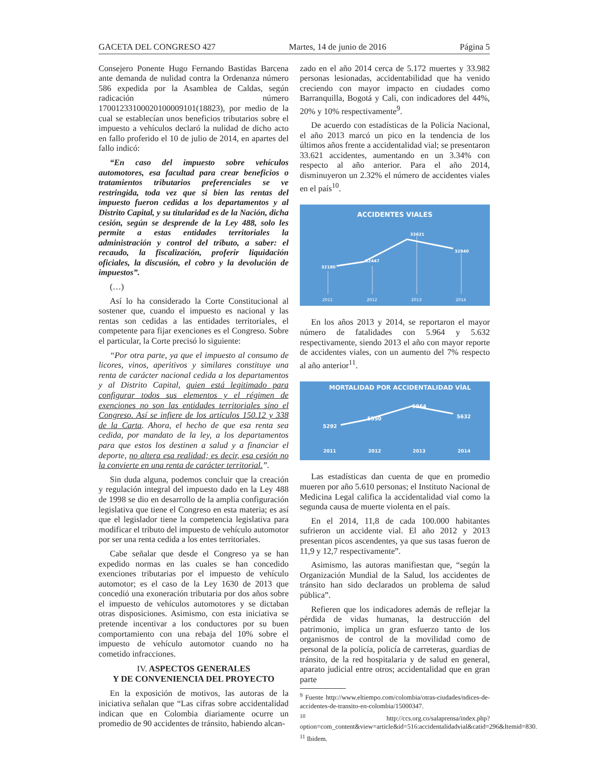GACETA DEL CONGRESO 427 Martes, 14 de junio de 2016 Página 5
Consejero Ponente Hugo Fernando Bastidas Barcena ante demanda de nulidad contra la Ordenanza número 586 expedida por la Asamblea de Caldas, según radicación número 17001233100020100009101(18823), por medio de la cual se establecían unos beneficios tributarios sobre el impuesto a vehículos declaró la nulidad de dicho acto en fallo proferido el 10 de julio de 2014, en apartes del fallo indicó:
“En caso del impuesto sobre vehículos automotores, esa facultad para crear beneficios o tratamientos tributarios preferenciales se ve restringida, toda vez que si bien las rentas del impuesto fueron cedidas a los departamentos y al Distrito Capital, y su titularidad es de la Nación, dicha cesión, según se desprende de la Ley 488, solo les permite a estas entidades territoriales la administración y control del tributo, a saber: el recaudo, la fiscalización, proferir liquidación oficiales, la discusión, el cobro y la devolución de impuestos”.
(…)
Así lo ha considerado la Corte Constitucional al sostener que, cuando el impuesto es nacional y las rentas son cedidas a las entidades territoriales, el competente para fijar exenciones es el Congreso. Sobre el particular, la Corte precisó lo siguiente:
“Por otra parte, ya que el impuesto al consumo de licores, vinos, aperitivos y similares constituye una renta de carácter nacional cedida a los departamentos y al Distrito Capital, quien está legitimado para configurar todos sus elementos y el régimen de exenciones no son las entidades territoriales sino el Congreso. Así se infiere de los artículos 150.12 y 338 de la Carta. Ahora, el hecho de que esa renta sea cedida, por mandato de la ley, a los departamentos para que estos los destinen a salud y a financiar el deporte, no altera esa realidad; es decir, esa cesión no la convierte en una renta de carácter territorial.”.
Sin duda alguna, podemos concluir que la creación y regulación integral del impuesto dado en la Ley 488 de 1998 se dio en desarrollo de la amplia configuración legislativa que tiene el Congreso en esta materia; es así que el legislador tiene la competencia legislativa para modificar el tributo del impuesto de vehículo automotor por ser una renta cedida a los entes territoriales.
Cabe señalar que desde el Congreso ya se han expedido normas en las cuales se han concedido exenciones tributarias por el impuesto de vehículo automotor; es el caso de la Ley 1630 de 2013 que concedió una exoneración tributaria por dos años sobre el impuesto de vehículos automotores y se dictaban otras disposiciones. Asimismo, con esta iniciativa se pretende incentivar a los conductores por su buen comportamiento con una rebaja del 10% sobre el impuesto de vehículo automotor cuando no ha cometido infracciones.
IV. ASPECTOS GENERALES
Y DE CONVENIENCIA DEL PROYECTO
En la exposición de motivos, las autoras de la iniciativa señalan que “Las cifras sobre accidentalidad indican que en Colombia diariamente ocurre un promedio de 90 accidentes de tránsito, habiendo alcan-
zado en el año 2014 cerca de 5.172 muertes y 33.982 personas lesionadas, accidentabilidad que ha venido creciendo con mayor impacto en ciudades como Barranquilla, Bogotá y Cali, con indicadores del 44%, 20% y 10% respectivamente<sup>9</sup>.
De acuerdo con estadísticas de la Policía Nacional, el año 2013 marcó un pico en la tendencia de los últimos años frente a accidentalidad vial; se presentaron 33.621 accidentes, aumentando en un 3.34% con respecto al año anterior. Para el año 2014, disminuyeron un 2.32% el número de accidentes viales en el país<sup>10</sup>.
ACCIDENTES VIALES
32180
32447
33621
32840
2011
2012
2013
2014
En los años 2013 y 2014, se reportaron el mayor número de fatalidades con 5.964 y 5.632 respectivamente, siendo 2013 el año con mayor reporte de accidentes viales, con un aumento del 7% respecto al año anterior<sup>11</sup>.
MORTALIDAD POR ACCIDENTALIDAD VÍAL
5292
5550
5964
5632
2011
2012
2013
2014
Las estadísticas dan cuenta de que en promedio mueren por año 5.610 personas; el Instituto Nacional de Medicina Legal califica la accidentalidad vial como la segunda causa de muerte violenta en el país.
En el 2014, 11,8 de cada 100.000 habitantes sufrieron un accidente vial. El año 2012 y 2013 presentan picos ascendentes, ya que sus tasas fueron de 11,9 y 12,7 respectivamente”.
Asimismo, las autoras manifiestan que, “según la Organización Mundial de la Salud, los accidentes de tránsito han sido declarados un problema de salud pública”.
Refieren que los indicadores además de reflejar la pérdida de vidas humanas, la destrucción del patrimonio, implica un gran esfuerzo tanto de los organismos de control de la movilidad como de personal de la policía, policía de carreteras, guardias de tránsito, de la red hospitalaria y de salud en general, aparato judicial entre otros; accidentalidad que en gran parte
<sup>9</sup> Fuente http://www.eltiempo.com/colombia/otras-ciudades/ndices-de-accidentes-de-transito-en-colombia/15000347.
<sup>10</sup> http://ccs.org.co/salaprensa/index.php?option=com_content&view=article&id=516:accidentalidadvial&catid=296&Itemid=830.
<sup>11</sup> Ibidem.